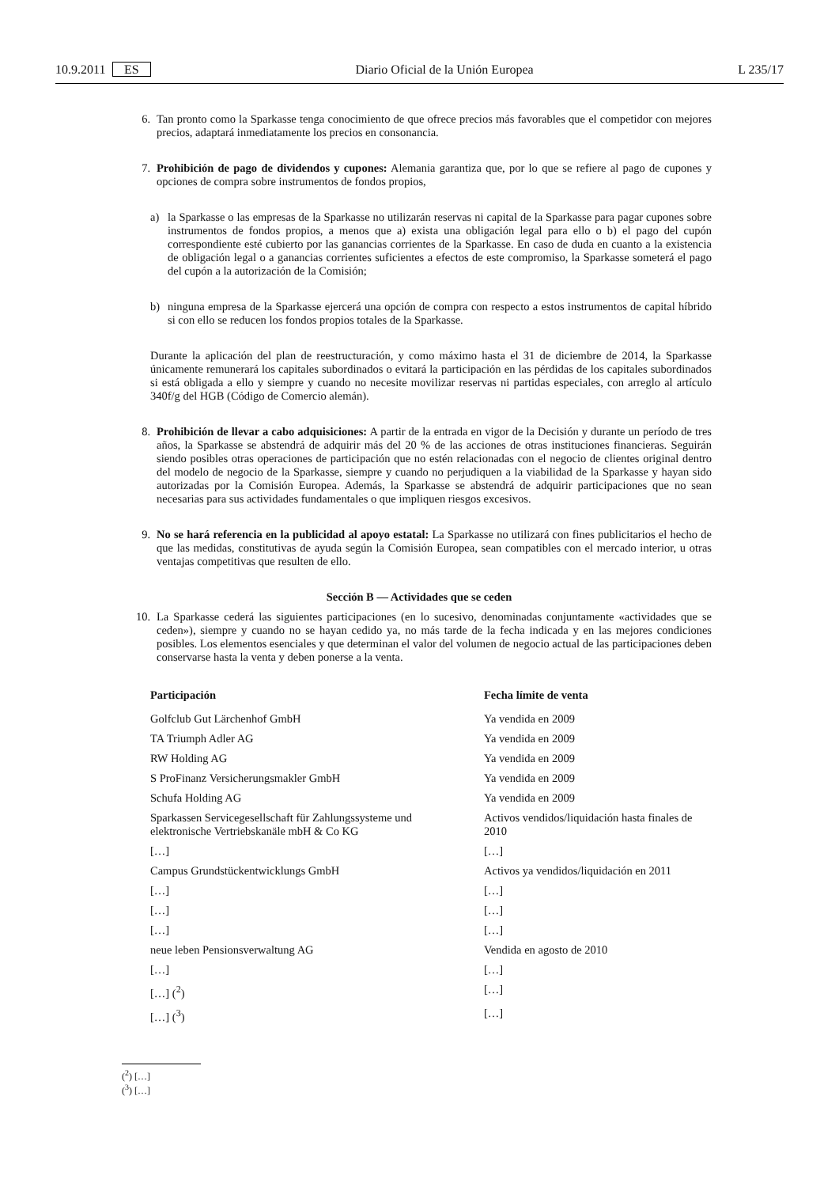10.9.2011 ES Diario Oficial de la Unión Europea L 235/17
6. Tan pronto como la Sparkasse tenga conocimiento de que ofrece precios más favorables que el competidor con mejores precios, adaptará inmediatamente los precios en consonancia.
7. Prohibición de pago de dividendos y cupones: Alemania garantiza que, por lo que se refiere al pago de cupones y opciones de compra sobre instrumentos de fondos propios,
a) la Sparkasse o las empresas de la Sparkasse no utilizarán reservas ni capital de la Sparkasse para pagar cupones sobre instrumentos de fondos propios, a menos que a) exista una obligación legal para ello o b) el pago del cupón correspondiente esté cubierto por las ganancias corrientes de la Sparkasse. En caso de duda en cuanto a la existencia de obligación legal o a ganancias corrientes suficientes a efectos de este compromiso, la Sparkasse someterá el pago del cupón a la autorización de la Comisión;
b) ninguna empresa de la Sparkasse ejercerá una opción de compra con respecto a estos instrumentos de capital híbrido si con ello se reducen los fondos propios totales de la Sparkasse.
Durante la aplicación del plan de reestructuración, y como máximo hasta el 31 de diciembre de 2014, la Sparkasse únicamente remunerará los capitales subordinados o evitará la participación en las pérdidas de los capitales subordinados si está obligada a ello y siempre y cuando no necesite movilizar reservas ni partidas especiales, con arreglo al artículo 340f/g del HGB (Código de Comercio alemán).
8. Prohibición de llevar a cabo adquisiciones: A partir de la entrada en vigor de la Decisión y durante un período de tres años, la Sparkasse se abstendrá de adquirir más del 20 % de las acciones de otras instituciones financieras. Seguirán siendo posibles otras operaciones de participación que no estén relacionadas con el negocio de clientes original dentro del modelo de negocio de la Sparkasse, siempre y cuando no perjudiquen a la viabilidad de la Sparkasse y hayan sido autorizadas por la Comisión Europea. Además, la Sparkasse se abstendrá de adquirir participaciones que no sean necesarias para sus actividades fundamentales o que impliquen riesgos excesivos.
9. No se hará referencia en la publicidad al apoyo estatal: La Sparkasse no utilizará con fines publicitarios el hecho de que las medidas, constitutivas de ayuda según la Comisión Europea, sean compatibles con el mercado interior, u otras ventajas competitivas que resulten de ello.
Sección B — Actividades que se ceden
10. La Sparkasse cederá las siguientes participaciones (en lo sucesivo, denominadas conjuntamente «actividades que se ceden»), siempre y cuando no se hayan cedido ya, no más tarde de la fecha indicada y en las mejores condiciones posibles. Los elementos esenciales y que determinan el valor del volumen de negocio actual de las participaciones deben conservarse hasta la venta y deben ponerse a la venta.
| Participación | Fecha límite de venta |
| --- | --- |
| Golfclub Gut Lärchenhof GmbH | Ya vendida en 2009 |
| TA Triumph Adler AG | Ya vendida en 2009 |
| RW Holding AG | Ya vendida en 2009 |
| S ProFinanz Versicherungsmakler GmbH | Ya vendida en 2009 |
| Schufa Holding AG | Ya vendida en 2009 |
| Sparkassen Servicegesellschaft für Zahlungssysteme und elektronische Vertriebskanäle mbH & Co KG | Activos vendidos/liquidación hasta finales de 2010 |
| […] | […] |
| Campus Grundstückentwicklungs GmbH | Activos ya vendidos/liquidación en 2011 |
| […] | […] |
| […] | […] |
| […] | […] |
| neue leben Pensionsverwaltung AG | Vendida en agosto de 2010 |
| […] | […] |
| […] (<sup>2</sup>) | […] |
| […] (<sup>3</sup>) | […] |
(<sup>2</sup>) […]
(<sup>3</sup>) […]